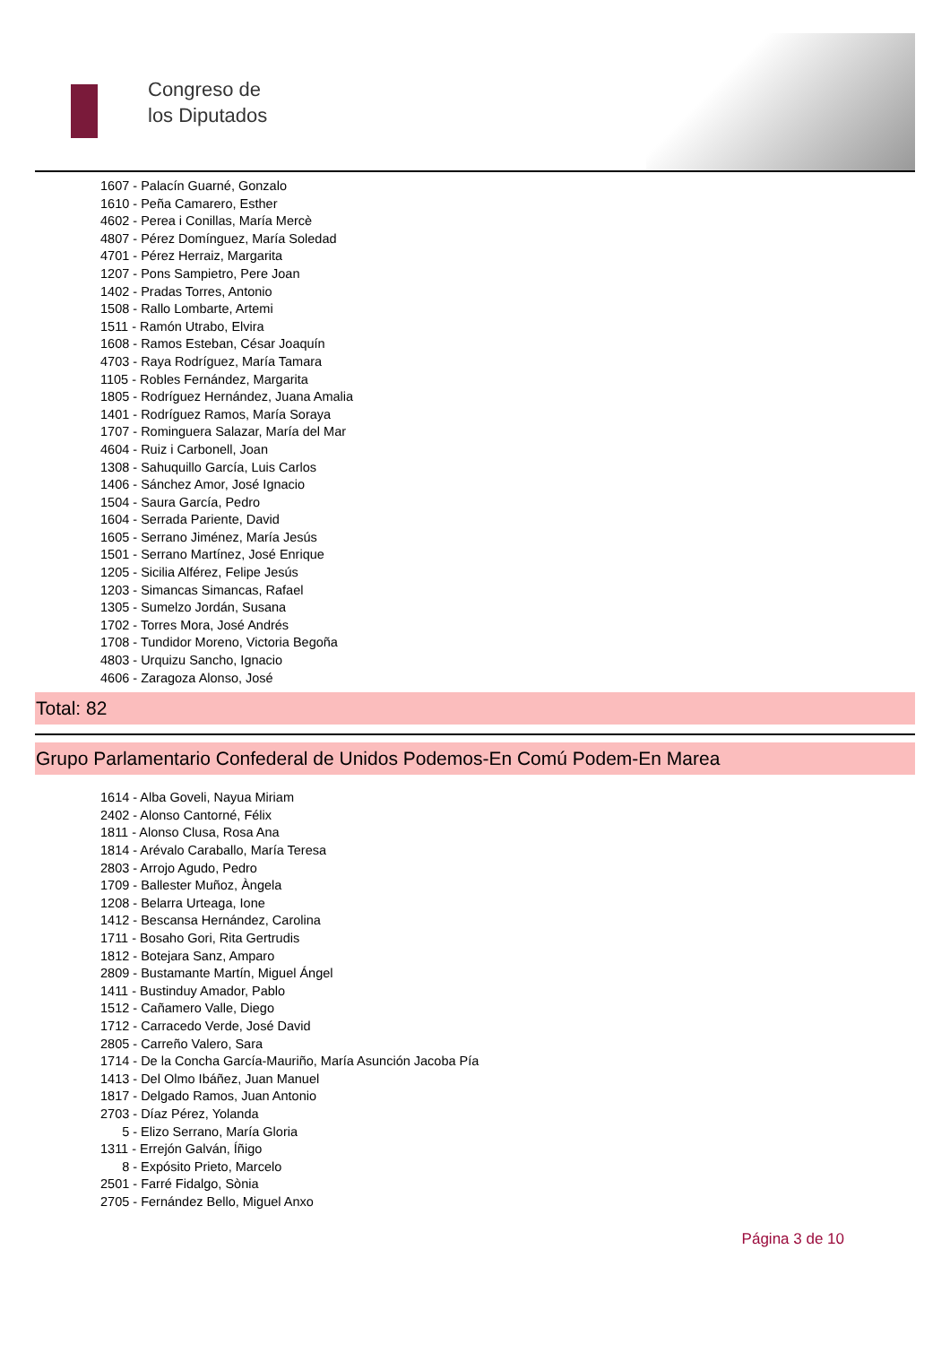Congreso de
los Diputados
1607 - Palacín Guarné, Gonzalo
1610 - Peña Camarero, Esther
4602 - Perea i Conillas, María Mercè
4807 - Pérez Domínguez, María Soledad
4701 - Pérez Herraiz, Margarita
1207 - Pons Sampietro, Pere Joan
1402 - Pradas Torres, Antonio
1508 - Rallo Lombarte, Artemi
1511 - Ramón Utrabo, Elvira
1608 - Ramos Esteban, César Joaquín
4703 - Raya Rodríguez, María Tamara
1105 - Robles Fernández, Margarita
1805 - Rodríguez Hernández, Juana Amalia
1401 - Rodríguez Ramos, María Soraya
1707 - Rominguera Salazar, María del Mar
4604 - Ruiz i Carbonell, Joan
1308 - Sahuquillo García, Luis Carlos
1406 - Sánchez Amor, José Ignacio
1504 - Saura García, Pedro
1604 - Serrada Pariente, David
1605 - Serrano Jiménez, María Jesús
1501 - Serrano Martínez, José Enrique
1205 - Sicilia Alférez, Felipe Jesús
1203 - Simancas Simancas, Rafael
1305 - Sumelzo Jordán, Susana
1702 - Torres Mora, José Andrés
1708 - Tundidor Moreno, Victoria Begoña
4803 - Urquizu Sancho, Ignacio
4606 - Zaragoza Alonso, José
Total: 82
Grupo Parlamentario Confederal de Unidos Podemos-En Comú Podem-En Marea
1614 - Alba Goveli, Nayua Miriam
2402 - Alonso Cantorné, Félix
1811 - Alonso Clusa, Rosa Ana
1814 - Arévalo Caraballo, María Teresa
2803 - Arrojo Agudo, Pedro
1709 - Ballester Muñoz, Àngela
1208 - Belarra Urteaga, Ione
1412 - Bescansa Hernández, Carolina
1711 - Bosaho Gori, Rita Gertrudis
1812 - Botejara Sanz, Amparo
2809 - Bustamante Martín, Miguel Ángel
1411 - Bustinduy Amador, Pablo
1512 - Cañamero Valle, Diego
1712 - Carracedo Verde, José David
2805 - Carreño Valero, Sara
1714 - De la Concha García-Mauriño, María Asunción Jacoba Pía
1413 - Del Olmo Ibáñez, Juan Manuel
1817 - Delgado Ramos, Juan Antonio
2703 - Díaz Pérez, Yolanda
5 - Elizo Serrano, María Gloria
1311 - Errejón Galván, Íñigo
8 - Expósito Prieto, Marcelo
2501 - Farré Fidalgo, Sònia
2705 - Fernández Bello, Miguel Anxo
Página 3 de 10